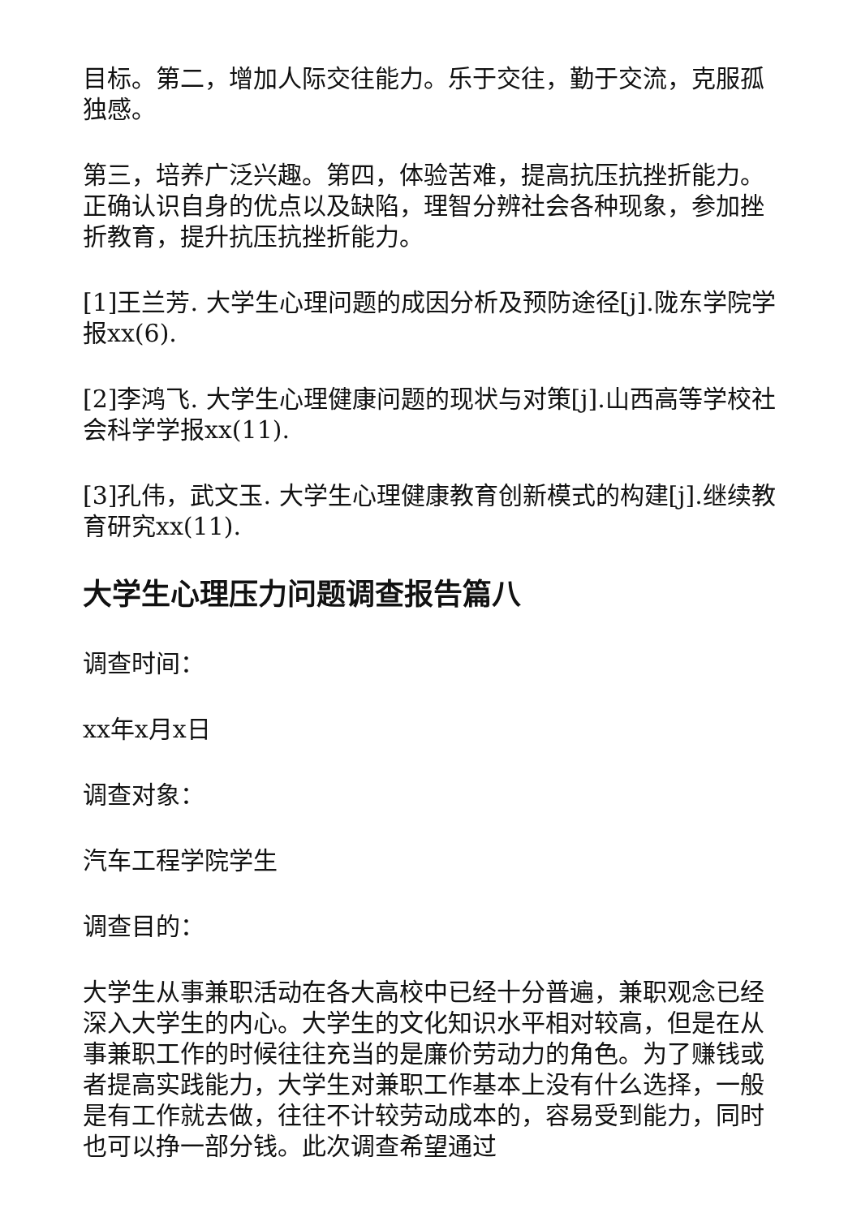目标。第二，增加人际交往能力。乐于交往，勤于交流，克服孤独感。
第三，培养广泛兴趣。第四，体验苦难，提高抗压抗挫折能力。正确认识自身的优点以及缺陷，理智分辨社会各种现象，参加挫折教育，提升抗压抗挫折能力。
[1]王兰芳. 大学生心理问题的成因分析及预防途径[j].陇东学院学报xx(6).
[2]李鸿飞. 大学生心理健康问题的现状与对策[j].山西高等学校社会科学学报xx(11).
[3]孔伟，武文玉. 大学生心理健康教育创新模式的构建[j].继续教育研究xx(11).
大学生心理压力问题调查报告篇八
调查时间：
xx年x月x日
调查对象：
汽车工程学院学生
调查目的：
大学生从事兼职活动在各大高校中已经十分普遍，兼职观念已经深入大学生的内心。大学生的文化知识水平相对较高，但是在从事兼职工作的时候往往充当的是廉价劳动力的角色。为了赚钱或者提高实践能力，大学生对兼职工作基本上没有什么选择，一般是有工作就去做，往往不计较劳动成本的，容易受到能力，同时也可以挣一部分钱。此次调查希望通过